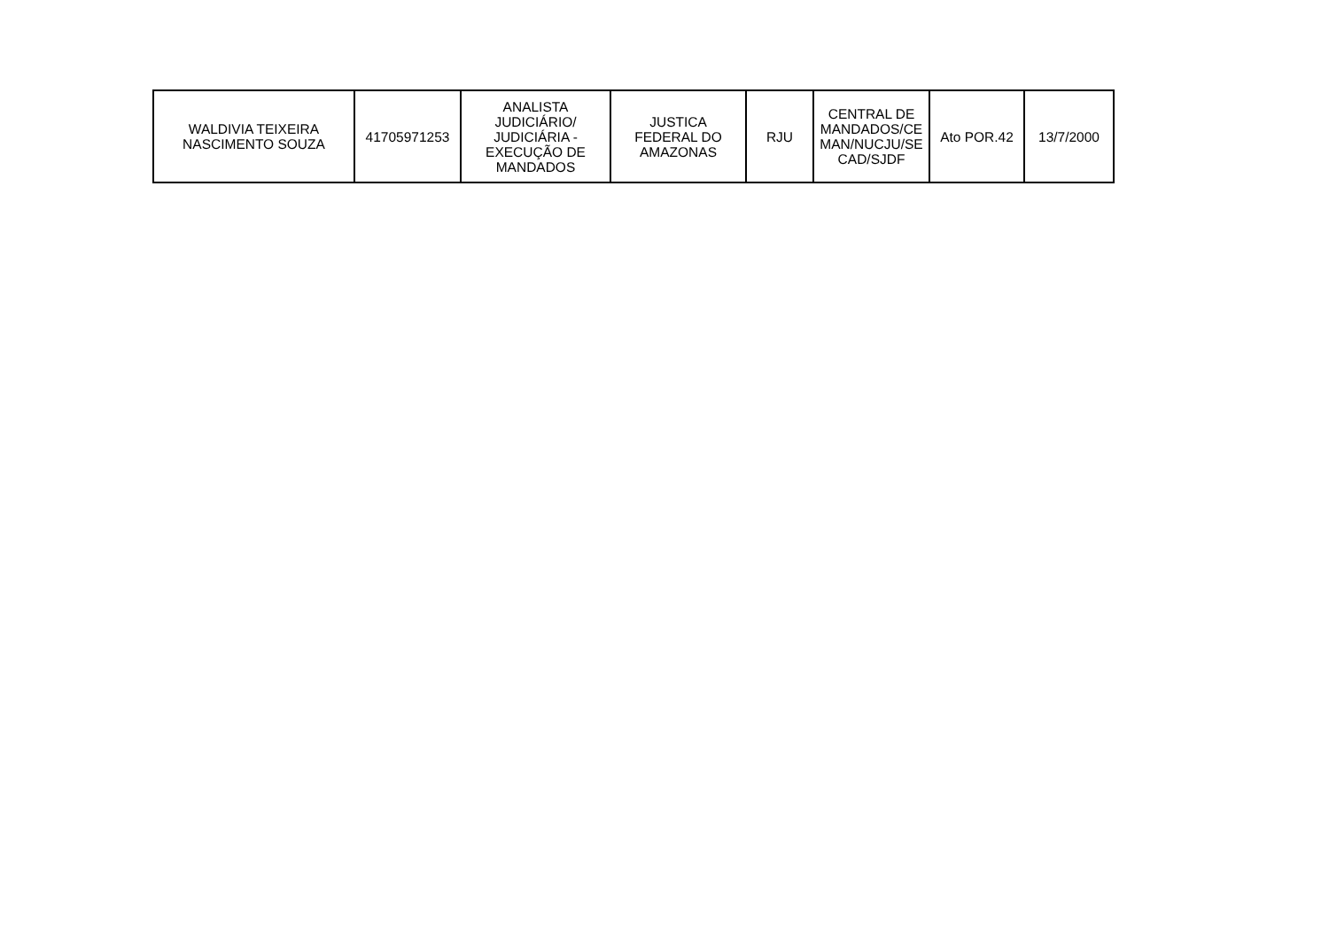| WALDIVIA TEIXEIRA NASCIMENTO SOUZA | 41705971253 | ANALISTA JUDICIÁRIO/ JUDICIÁRIA - EXECUÇÃO DE MANDADOS | JUSTICA FEDERAL DO AMAZONAS | RJU | CENTRAL DE MANDADOS/CE MAN/NUCJU/SE CAD/SJDF | Ato POR.42 | 13/7/2000 |